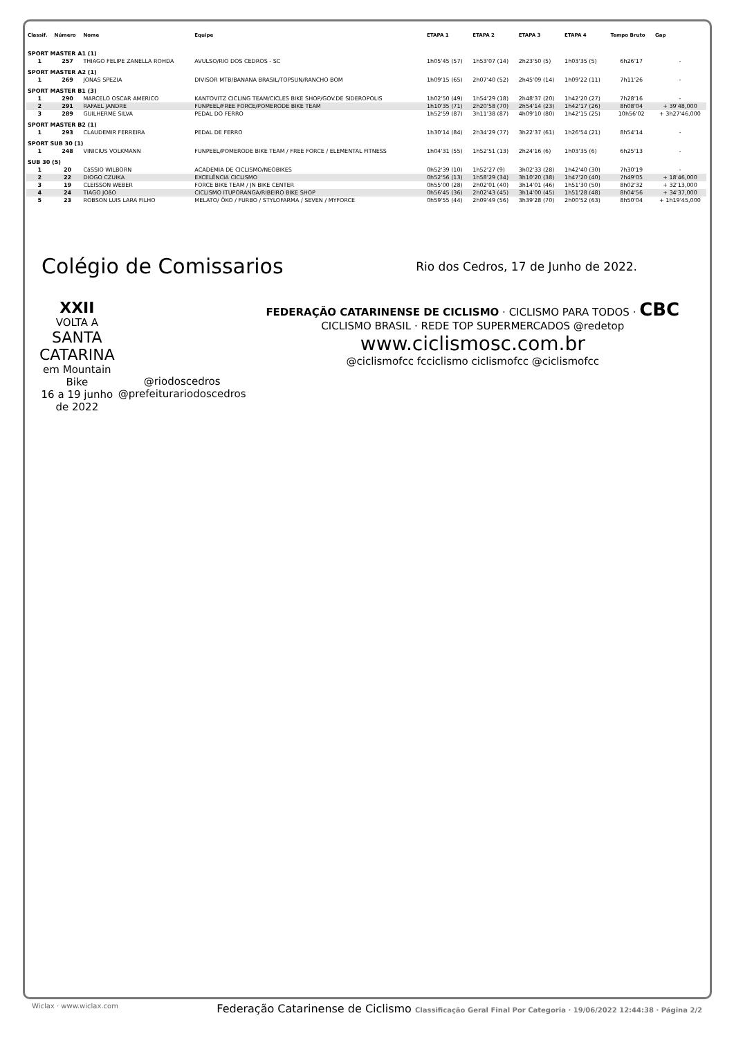| Classif. | Número | Nome | Equipe | ETAPA 1 | ETAPA 2 | ETAPA 3 | ETAPA 4 | Tempo Bruto | Gap |
| --- | --- | --- | --- | --- | --- | --- | --- | --- | --- |
| SPORT MASTER A1 (1) | | | | | | | | | |
| 1 | 257 | THIAGO FELIPE ZANELLA ROHDA | AVULSO/RIO DOS CEDROS - SC | 1h05'45 (57) | 1h53'07 (14) | 2h23'50 (5) | 1h03'35 (5) | 6h26'17 | - |
| SPORT MASTER A2 (1) | | | | | | | | | |
| 1 | 269 | JONAS SPEZIA | DIVISOR MTB/BANANA BRASIL/TOPSUN/RANCHO BOM | 1h09'15 (65) | 2h07'40 (52) | 2h45'09 (14) | 1h09'22 (11) | 7h11'26 | - |
| SPORT MASTER B1 (3) | | | | | | | | | |
| 1 | 290 | MARCELO OSCAR AMERICO | KANTOVITZ CICLING TEAM/CICLES BIKE SHOP/GOV.DE SIDEROPOLIS | 1h02'50 (49) | 1h54'29 (18) | 2h48'37 (20) | 1h42'20 (27) | 7h28'16 | - |
| 2 | 291 | RAFAEL JANDRE | FUNPEEL/FREE FORCE/POMERODE BIKE TEAM | 1h10'35 (71) | 2h20'58 (70) | 2h54'14 (23) | 1h42'17 (26) | 8h08'04 | + 39'48,000 |
| 3 | 289 | GUILHERME SILVA | PEDAL DO FERRO | 1h52'59 (87) | 3h11'38 (87) | 4h09'10 (80) | 1h42'15 (25) | 10h56'02 | + 3h27'46,000 |
| SPORT MASTER B2 (1) | | | | | | | | | |
| 1 | 293 | CLAUDEMIR FERREIRA | PEDAL DE FERRO | 1h30'14 (84) | 2h34'29 (77) | 3h22'37 (61) | 1h26'54 (21) | 8h54'14 | - |
| SPORT SUB 30 (1) | | | | | | | | | |
| 1 | 248 | VINICIUS VOLKMANN | FUNPEEL/POMERODE BIKE TEAM / FREE FORCE / ELEMENTAL FITNESS | 1h04'31 (55) | 1h52'51 (13) | 2h24'16 (6) | 1h03'35 (6) | 6h25'13 | - |
| SUB 30 (5) | | | | | | | | | |
| 1 | 20 | CáSSIO WILBORN | ACADEMIA DE CICLISMO/NEOBIKES | 0h52'39 (10) | 1h52'27 (9) | 3h02'33 (28) | 1h42'40 (30) | 7h30'19 | - |
| 2 | 22 | DIOGO CZUIKA | EXCELÊNCIA CICLISMO | 0h52'56 (13) | 1h58'29 (34) | 3h10'20 (38) | 1h47'20 (40) | 7h49'05 | + 18'46,000 |
| 3 | 19 | CLEISSON WEBER | FORCE BIKE TEAM / JN BIKE CENTER | 0h55'00 (28) | 2h02'01 (40) | 3h14'01 (46) | 1h51'30 (50) | 8h02'32 | + 32'13,000 |
| 4 | 24 | TIAGO JOãO | CICLISMO ITUPORANGA/RIBEIRO BIKE SHOP | 0h56'45 (36) | 2h02'43 (45) | 3h14'00 (45) | 1h51'28 (48) | 8h04'56 | + 34'37,000 |
| 5 | 23 | ROBSON LUIS LARA FILHO | MELATO/ ÖKO / FURBO / STYLOFARMA / SEVEN / MYFORCE | 0h59'55 (44) | 2h09'49 (56) | 3h39'28 (70) | 2h00'52 (63) | 8h50'04 | + 1h19'45,000 |
Colégio de Comissarios
Rio dos Cedros, 17 de Junho de 2022.
XXII
VOLTA A
SANTA CATARINA
em Mountain Bike
16 a 19 junho de 2022
@riodoscedros
@prefeiturariodoscedros
FEDERAÇÃO CATARINENSE DE CICLISMO · CICLISMO PARA TODOS · CBC CICLISMO BRASIL · REDE TOP SUPERMERCADOS @redetop
www.ciclismosc.com.br
@ciclismofcc fcciclismo ciclismofcc @ciclismofcc
Wiclax · www.wiclax.com Federação Catarinense de Ciclismo Classificação Geral Final Por Categoria · 19/06/2022 12:44:38 · Página 2/2